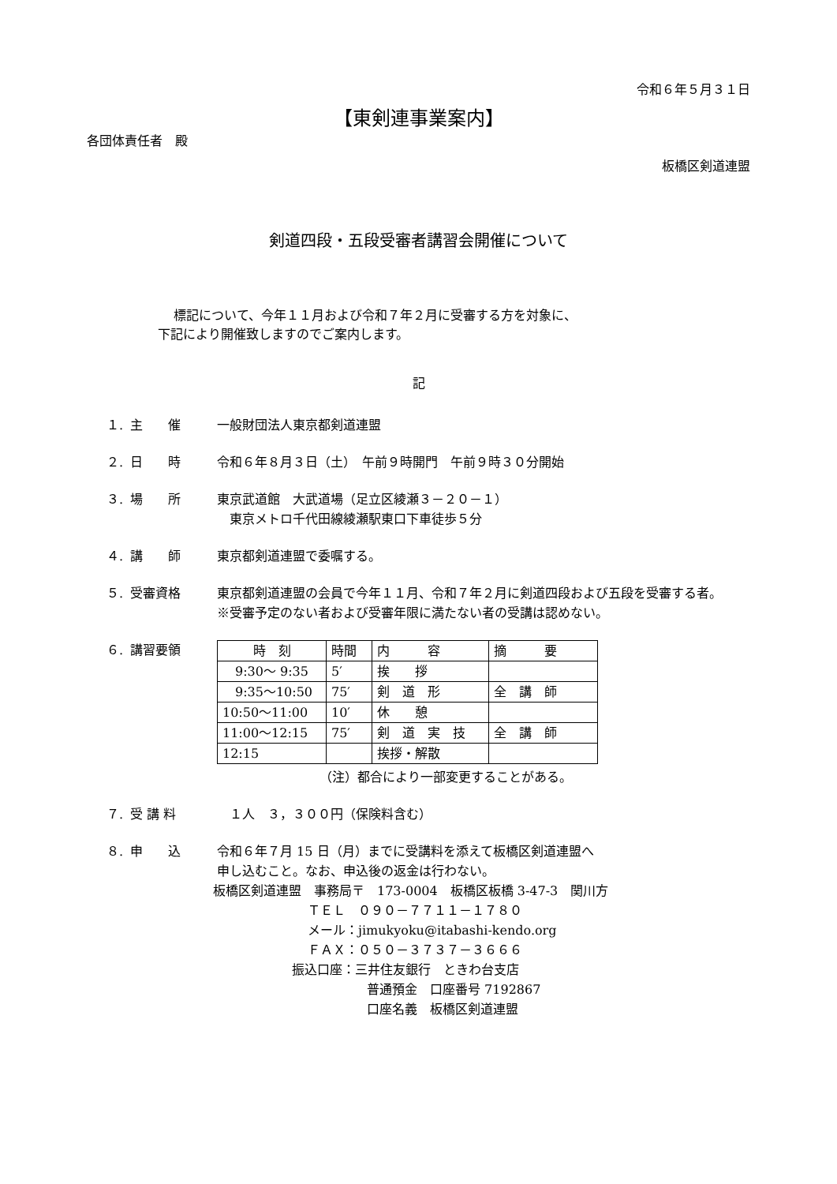令和６年５月３１日
【東剣連事業案内】
各団体責任者　殿
板橋区剣道連盟
剣道四段・五段受審者講習会開催について
標記について、今年１１月および令和７年２月に受審する方を対象に、
下記により開催致しますのでご案内します。
記
１. 主　　催 一般財団法人東京都剣道連盟
２. 日　　時 令和６年８月３日（土）　午前９時開門　午前９時３０分開始
３. 場　　所 東京武道館　大武道場（足立区綾瀬３－２０－１）
　東京メトロ千代田線綾瀬駅東口下車徒歩５分
４. 講　　師 東京都剣道連盟で委嘱する。
５. 受審資格 東京都剣道連盟の会員で今年１１月、令和７年２月に剣道四段および五段を受審する者。
※受審予定のない者および受審年限に満たない者の受講は認めない。
６. 講習要領
| 時 刻 | 時間 | 内 容 | 摘 要 |
| 9:30～ 9:35 | 5′ | 挨 拶 | |
| 9:35～10:50 | 75′ | 剣 道 形 | 全 講 師 |
| 10:50～11:00 | 10′ | 休 憩 | |
| 11:00～12:15 | 75′ | 剣 道 実 技 | 全 講 師 |
| 12:15 | | 挨拶・解散 | |
（注）都合により一部変更することがある。
７. 受 講 料　１人　３，３００円（保険料含む）
８. 申　　込 令和６年７月 15 日（月）までに受講料を添えて板橋区剣道連盟へ
申し込むこと。なお、申込後の返金は行わない。
板橋区剣道連盟　事務局〒　173-0004　板橋区板橋 3-47-3　関川方
ＴＥＬ　０９０－７７１１－１７８０
メール：jimukyoku@itabashi-kendo.org
ＦＡＸ：０５０－３７３７－３６６６
振込口座：三井住友銀行　ときわ台支店
普通預金　口座番号 7192867
口座名義　板橋区剣道連盟